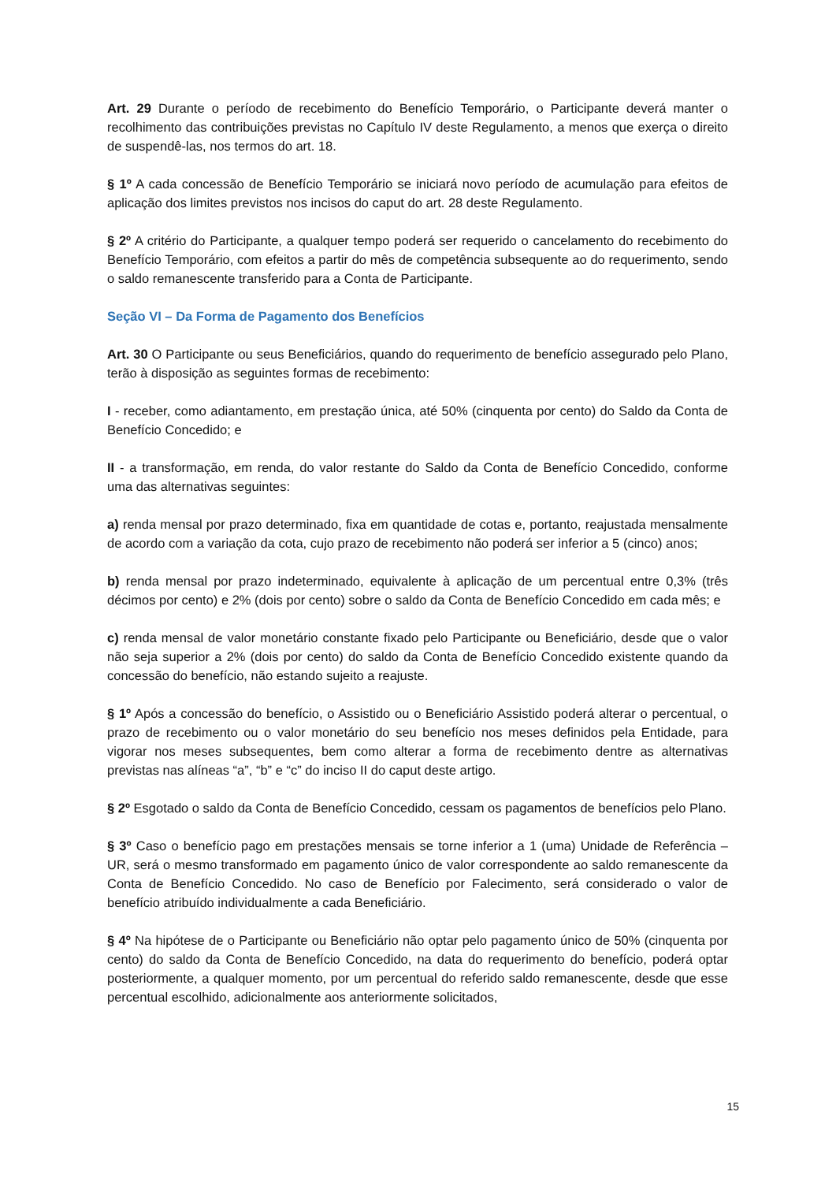Art. 29 Durante o período de recebimento do Benefício Temporário, o Participante deverá manter o recolhimento das contribuições previstas no Capítulo IV deste Regulamento, a menos que exerça o direito de suspendê-las, nos termos do art. 18.
§ 1º A cada concessão de Benefício Temporário se iniciará novo período de acumulação para efeitos de aplicação dos limites previstos nos incisos do caput do art. 28 deste Regulamento.
§ 2º A critério do Participante, a qualquer tempo poderá ser requerido o cancelamento do recebimento do Benefício Temporário, com efeitos a partir do mês de competência subsequente ao do requerimento, sendo o saldo remanescente transferido para a Conta de Participante.
Seção VI – Da Forma de Pagamento dos Benefícios
Art. 30 O Participante ou seus Beneficiários, quando do requerimento de benefício assegurado pelo Plano, terão à disposição as seguintes formas de recebimento:
I - receber, como adiantamento, em prestação única, até 50% (cinquenta por cento) do Saldo da Conta de Benefício Concedido; e
II - a transformação, em renda, do valor restante do Saldo da Conta de Benefício Concedido, conforme uma das alternativas seguintes:
a) renda mensal por prazo determinado, fixa em quantidade de cotas e, portanto, reajustada mensalmente de acordo com a variação da cota, cujo prazo de recebimento não poderá ser inferior a 5 (cinco) anos;
b) renda mensal por prazo indeterminado, equivalente à aplicação de um percentual entre 0,3% (três décimos por cento) e 2% (dois por cento) sobre o saldo da Conta de Benefício Concedido em cada mês; e
c) renda mensal de valor monetário constante fixado pelo Participante ou Beneficiário, desde que o valor não seja superior a 2% (dois por cento) do saldo da Conta de Benefício Concedido existente quando da concessão do benefício, não estando sujeito a reajuste.
§ 1º Após a concessão do benefício, o Assistido ou o Beneficiário Assistido poderá alterar o percentual, o prazo de recebimento ou o valor monetário do seu benefício nos meses definidos pela Entidade, para vigorar nos meses subsequentes, bem como alterar a forma de recebimento dentre as alternativas previstas nas alíneas “a”, “b” e “c” do inciso II do caput deste artigo.
§ 2º Esgotado o saldo da Conta de Benefício Concedido, cessam os pagamentos de benefícios pelo Plano.
§ 3º Caso o benefício pago em prestações mensais se torne inferior a 1 (uma) Unidade de Referência – UR, será o mesmo transformado em pagamento único de valor correspondente ao saldo remanescente da Conta de Benefício Concedido. No caso de Benefício por Falecimento, será considerado o valor de benefício atribuído individualmente a cada Beneficiário.
§ 4º Na hipótese de o Participante ou Beneficiário não optar pelo pagamento único de 50% (cinquenta por cento) do saldo da Conta de Benefício Concedido, na data do requerimento do benefício, poderá optar posteriormente, a qualquer momento, por um percentual do referido saldo remanescente, desde que esse percentual escolhido, adicionalmente aos anteriormente solicitados,
15